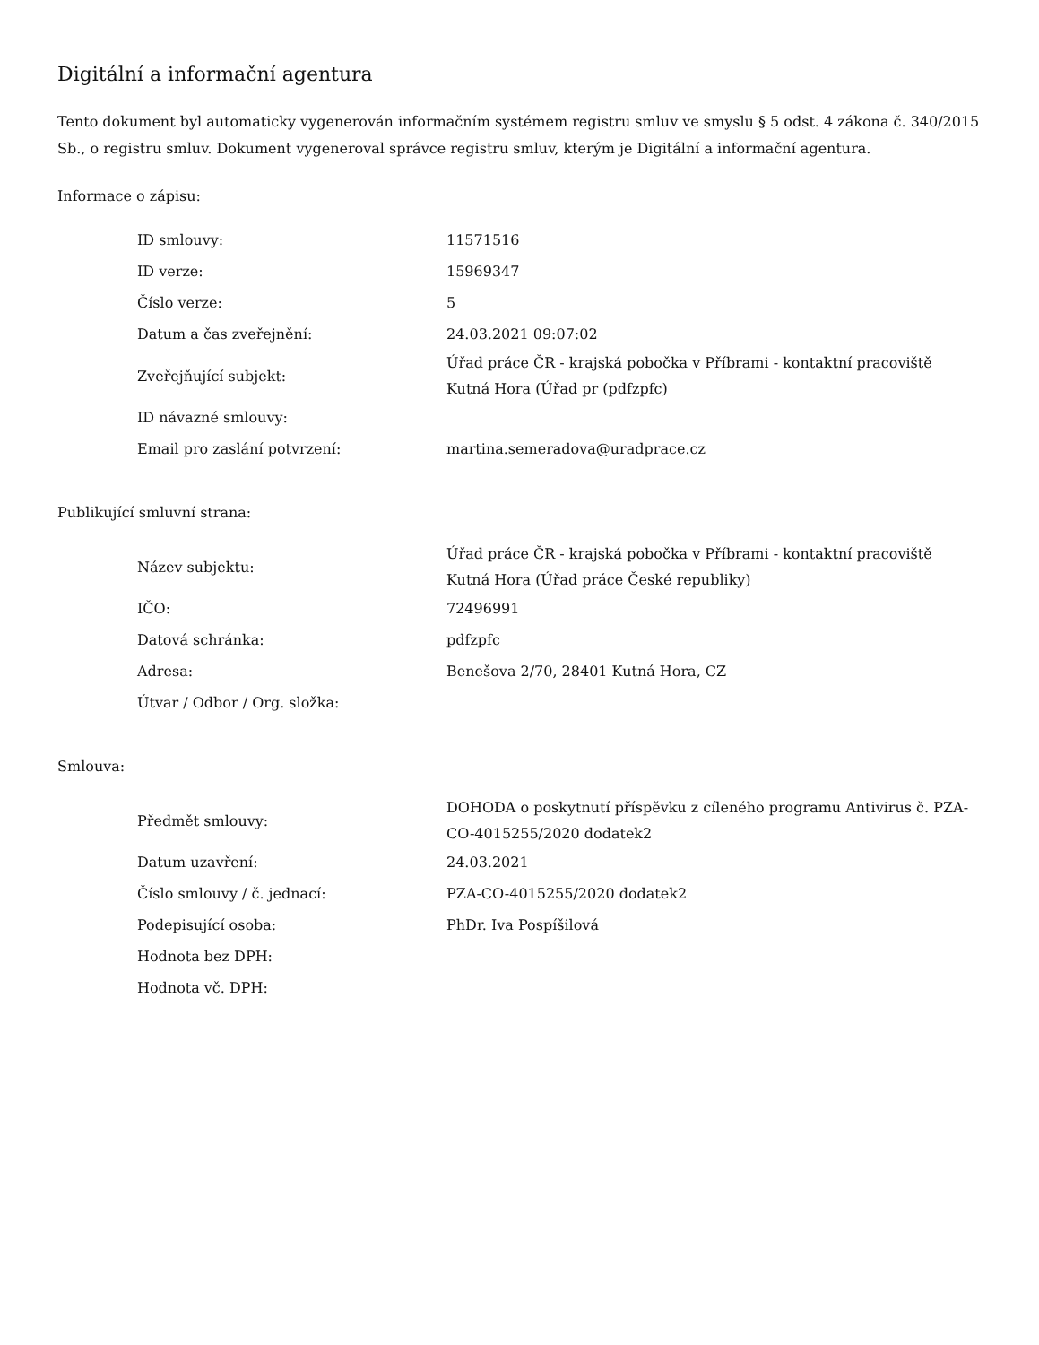Digitální a informační agentura
Tento dokument byl automaticky vygenerován informačním systémem registru smluv ve smyslu § 5 odst. 4 zákona č. 340/2015 Sb., o registru smluv. Dokument vygeneroval správce registru smluv, kterým je Digitální a informační agentura.
Informace o zápisu:
| ID smlouvy: | 11571516 |
| ID verze: | 15969347 |
| Číslo verze: | 5 |
| Datum a čas zveřejnění: | 24.03.2021 09:07:02 |
| Zveřejňující subjekt: | Úřad práce ČR - krajská pobočka v Příbrami - kontaktní pracoviště Kutná Hora (Úřad pr (pdfzpfc) |
| ID návazné smlouvy: | |
| Email pro zaslání potvrzení: | martina.semeradova@uradprace.cz |
Publikující smluvní strana:
| Název subjektu: | Úřad práce ČR - krajská pobočka v Příbrami - kontaktní pracoviště Kutná Hora (Úřad práce České republiky) |
| IČO: | 72496991 |
| Datová schránka: | pdfzpfc |
| Adresa: | Benešova 2/70, 28401 Kutná Hora, CZ |
| Útvar / Odbor / Org. složka: | |
Smlouva:
| Předmět smlouvy: | DOHODA o poskytnutí příspěvku z cíleného programu Antivirus č. PZA-CO-4015255/2020 dodatek2 |
| Datum uzavření: | 24.03.2021 |
| Číslo smlouvy / č. jednací: | PZA-CO-4015255/2020 dodatek2 |
| Podepisující osoba: | PhDr. Iva Pospíšilová |
| Hodnota bez DPH: | |
| Hodnota vč. DPH: | |